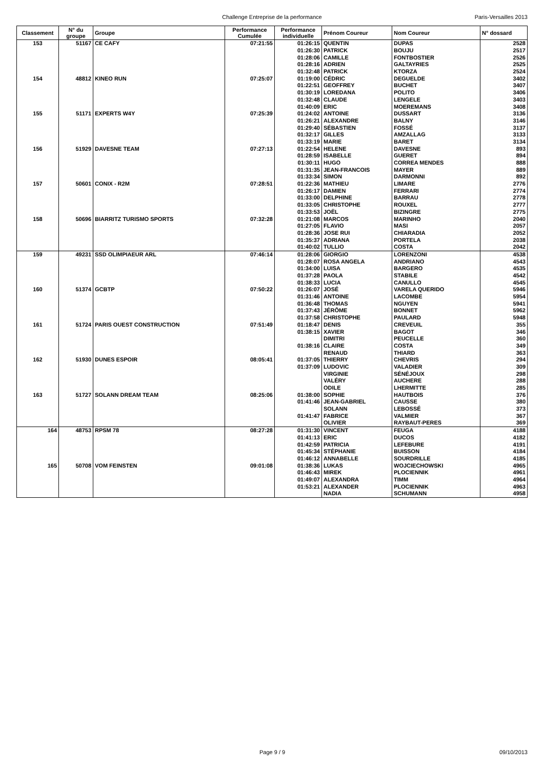Challenge Entreprise de la performance
Paris-Versailles 2013
| Classement | N° du groupe | Groupe | Performance Cumulée | Performance individuelle | Prénom Coureur | Nom Coureur | N° dossard |
| --- | --- | --- | --- | --- | --- | --- | --- |
| 153 | 51167 | CE CAFY | 07:21:55 | 01:26:15 | QUENTIN | DUPAS | 2528 |
| | | | | 01:26:30 | PATRICK | BOUJU | 2517 |
| | | | | 01:28:06 | CAMILLE | FONTBOSTIER | 2526 |
| | | | | 01:28:16 | ADRIEN | GALTAYRIES | 2525 |
| | | | | 01:32:48 | PATRICK | KTORZA | 2524 |
| 154 | 48812 | KINEO RUN | 07:25:07 | 01:19:00 | CÉDRIC | DEGUELDE | 3402 |
| | | | | 01:22:51 | GEOFFREY | BUCHET | 3407 |
| | | | | 01:30:19 | LOREDANA | POLITO | 3406 |
| | | | | 01:32:48 | CLAUDE | LENGELE | 3403 |
| | | | | 01:40:09 | ERIC | MOEREMANS | 3408 |
| 155 | 51171 | EXPERTS W4Y | 07:25:39 | 01:24:02 | ANTOINE | DUSSART | 3136 |
| | | | | 01:26:21 | ALEXANDRE | BALNY | 3146 |
| | | | | 01:29:40 | SÉBASTIEN | FOSSÉ | 3137 |
| | | | | 01:32:17 | GILLES | AMZALLAG | 3133 |
| | | | | 01:33:19 | MARIE | BARET | 3134 |
| 156 | 51929 | DAVESNE TEAM | 07:27:13 | 01:22:54 | HELENE | DAVESNE | 893 |
| | | | | 01:28:59 | ISABELLE | GUERET | 894 |
| | | | | 01:30:11 | HUGO | CORREA MENDES | 888 |
| | | | | 01:31:35 | JEAN-FRANCOIS | MAYER | 889 |
| | | | | 01:33:34 | SIMON | DARMONNI | 892 |
| 157 | 50601 | CONIX - R2M | 07:28:51 | 01:22:36 | MATHIEU | LIMARE | 2776 |
| | | | | 01:26:17 | DAMIEN | FERRARI | 2774 |
| | | | | 01:33:00 | DELPHINE | BARRAU | 2778 |
| | | | | 01:33:05 | CHRISTOPHE | ROUXEL | 2777 |
| | | | | 01:33:53 | JOËL | BIZINGRE | 2775 |
| 158 | 50696 | BIARRITZ TURISMO SPORTS | 07:32:28 | 01:21:08 | MARCOS | MARINHO | 2040 |
| | | | | 01:27:05 | FLAVIO | MASI | 2057 |
| | | | | 01:28:36 | JOSE RUI | CHIARADIA | 2052 |
| | | | | 01:35:37 | ADRIANA | PORTELA | 2038 |
| | | | | 01:40:02 | TULLIO | COSTA | 2042 |
| 159 | 49231 | SSD OLIMPIAEUR ARL | 07:46:14 | 01:28:06 | GIORGIO | LORENZONI | 4538 |
| | | | | 01:28:07 | ROSA ANGELA | ANDRIANO | 4543 |
| | | | | 01:34:00 | LUISA | BARGERO | 4535 |
| | | | | 01:37:28 | PAOLA | STABILE | 4542 |
| | | | | 01:38:33 | LUCIA | CANULLO | 4545 |
| 160 | 51374 | GCBTP | 07:50:22 | 01:26:07 | JOSÉ | VARELA QUERIDO | 5946 |
| | | | | 01:31:46 | ANTOINE | LACOMBE | 5954 |
| | | | | 01:36:48 | THOMAS | NGUYEN | 5941 |
| | | | | 01:37:43 | JÉRÔME | BONNET | 5962 |
| | | | | 01:37:58 | CHRISTOPHE | PAULARD | 5948 |
| 161 | 51724 | PARIS OUEST CONSTRUCTION | 07:51:49 | 01:18:47 | DENIS | CREVEUIL | 355 |
| | | | | 01:38:15 | XAVIER | BAGOT | 346 |
| | | | | | DIMITRI | PEUCELLE | 360 |
| | | | | 01:38:16 | CLAIRE | COSTA | 349 |
| | | | | | RENAUD | THIARD | 363 |
| 162 | 51930 | DUNES ESPOIR | 08:05:41 | 01:37:05 | THIERRY | CHEVRIS | 294 |
| | | | | 01:37:09 | LUDOVIC | VALADIER | 309 |
| | | | | | VIRGINIE | SÉNÉJOUX | 298 |
| | | | | | VALÉRY | AUCHERE | 288 |
| | | | | | ODILE | LHERMITTE | 285 |
| 163 | 51727 | SOLANN DREAM TEAM | 08:25:06 | 01:38:00 | SOPHIE | HAUTBOIS | 376 |
| | | | | 01:41:46 | JEAN-GABRIEL | CAUSSE | 380 |
| | | | | | SOLANN | LEBOSSÉ | 373 |
| | | | | 01:41:47 | FABRICE | VALMIER | 367 |
| | | | | | OLIVIER | RAYBAUT-PERES | 369 |
| 164 | 48753 | RPSM 78 | 08:27:28 | 01:31:30 | VINCENT | FEUGA | 4188 |
| | | | | 01:41:13 | ERIC | DUCOS | 4182 |
| | | | | 01:42:59 | PATRICIA | LEFEBURE | 4191 |
| | | | | 01:45:34 | STÉPHANIE | BUISSON | 4184 |
| | | | | 01:46:12 | ANNABELLE | SOURDRILLE | 4185 |
| 165 | 50708 | VOM FEINSTEN | 09:01:08 | 01:38:36 | LUKAS | WOJCIECHOWSKI | 4965 |
| | | | | 01:46:43 | MIREK | PLOCIENNIK | 4961 |
| | | | | 01:49:07 | ALEXANDRA | TIMM | 4964 |
| | | | | 01:53:21 | ALEXANDER | PLOCIENNIK | 4963 |
| | | | | | NADIA | SCHUMANN | 4958 |
Page 9 / 9 09/10/2013